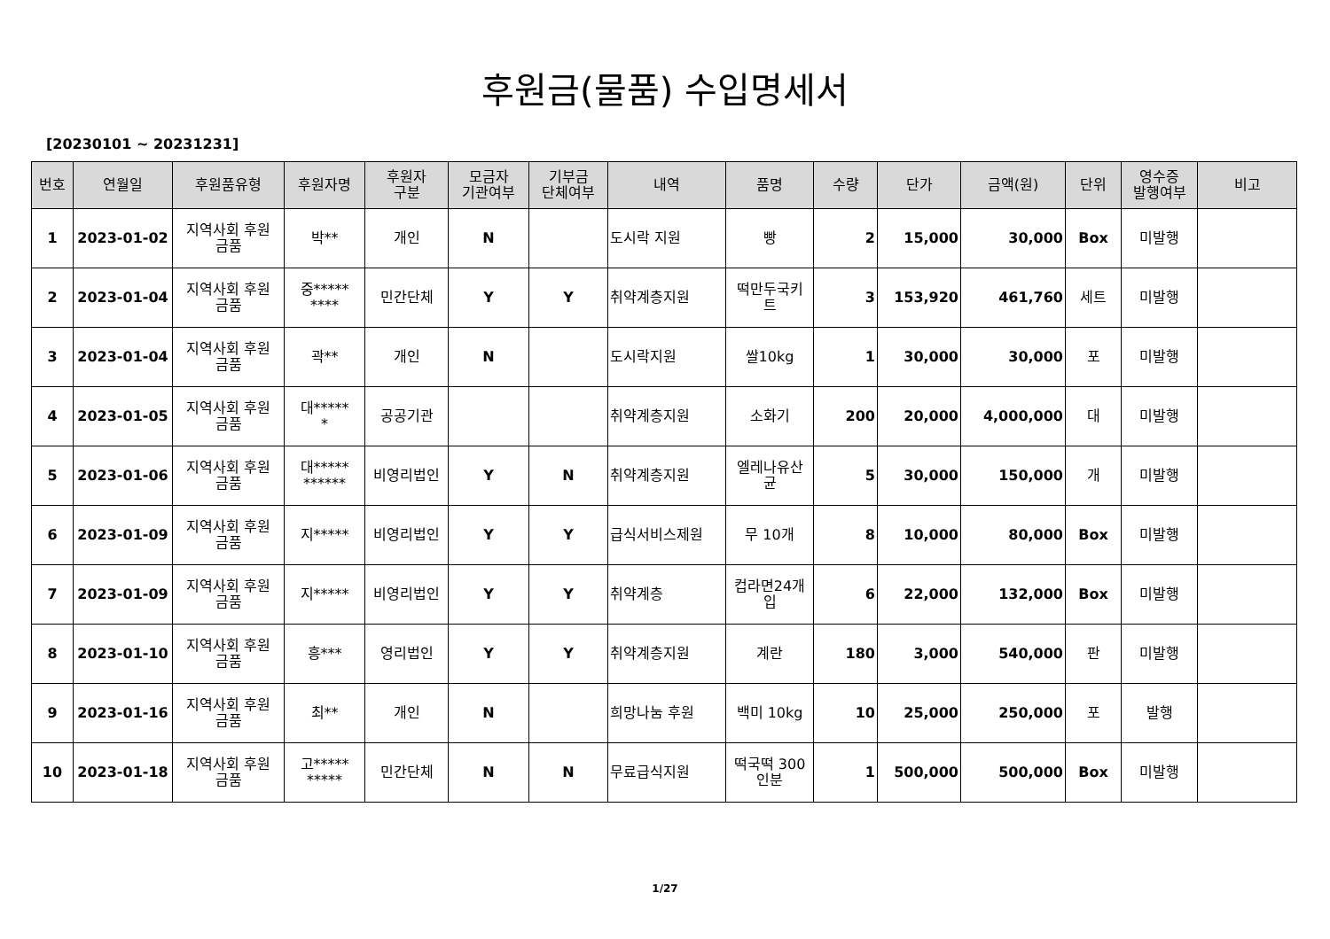후원금(물품) 수입명세서
[20230101 ~ 20231231]
| 번호 | 연월일 | 후원품유형 | 후원자명 | 후원자 구분 | 모금자 기관여부 | 기부금 단체여부 | 내역 | 품명 | 수량 | 단가 | 금액(원) | 단위 | 영수증 발행여부 | 비고 |
| --- | --- | --- | --- | --- | --- | --- | --- | --- | --- | --- | --- | --- | --- | --- |
| 1 | 2023-01-02 | 지역사회 후원 금품 | 박** | 개인 | N | | 도시락 지원 | 빵 | 2 | 15,000 | 30,000 | Box | 미발행 | |
| 2 | 2023-01-04 | 지역사회 후원 금품 | 중***** **** | 민간단체 | Y | Y | 취약계층지원 | 떡만두국키 트 | 3 | 153,920 | 461,760 | 세트 | 미발행 | |
| 3 | 2023-01-04 | 지역사회 후원 금품 | 곽** | 개인 | N | | 도시락지원 | 쌀10kg | 1 | 30,000 | 30,000 | 포 | 미발행 | |
| 4 | 2023-01-05 | 지역사회 후원 금품 | 대***** * | 공공기관 | | | 취약계층지원 | 소화기 | 200 | 20,000 | 4,000,000 | 대 | 미발행 | |
| 5 | 2023-01-06 | 지역사회 후원 금품 | 대***** ****** | 비영리법인 | Y | N | 취약계층지원 | 엘레나유산 균 | 5 | 30,000 | 150,000 | 개 | 미발행 | |
| 6 | 2023-01-09 | 지역사회 후원 금품 | 지***** | 비영리법인 | Y | Y | 급식서비스제원 | 무 10개 | 8 | 10,000 | 80,000 | Box | 미발행 | |
| 7 | 2023-01-09 | 지역사회 후원 금품 | 지***** | 비영리법인 | Y | Y | 취약계층 | 컵라면24개 입 | 6 | 22,000 | 132,000 | Box | 미발행 | |
| 8 | 2023-01-10 | 지역사회 후원 금품 | 흥*** | 영리법인 | Y | Y | 취약계층지원 | 계란 | 180 | 3,000 | 540,000 | 판 | 미발행 | |
| 9 | 2023-01-16 | 지역사회 후원 금품 | 최** | 개인 | N | | 희망나눔 후원 | 백미 10kg | 10 | 25,000 | 250,000 | 포 | 발행 | |
| 10 | 2023-01-18 | 지역사회 후원 금품 | 고***** ***** | 민간단체 | N | N | 무료급식지원 | 떡국떡 300 인분 | 1 | 500,000 | 500,000 | Box | 미발행 | |
1/27